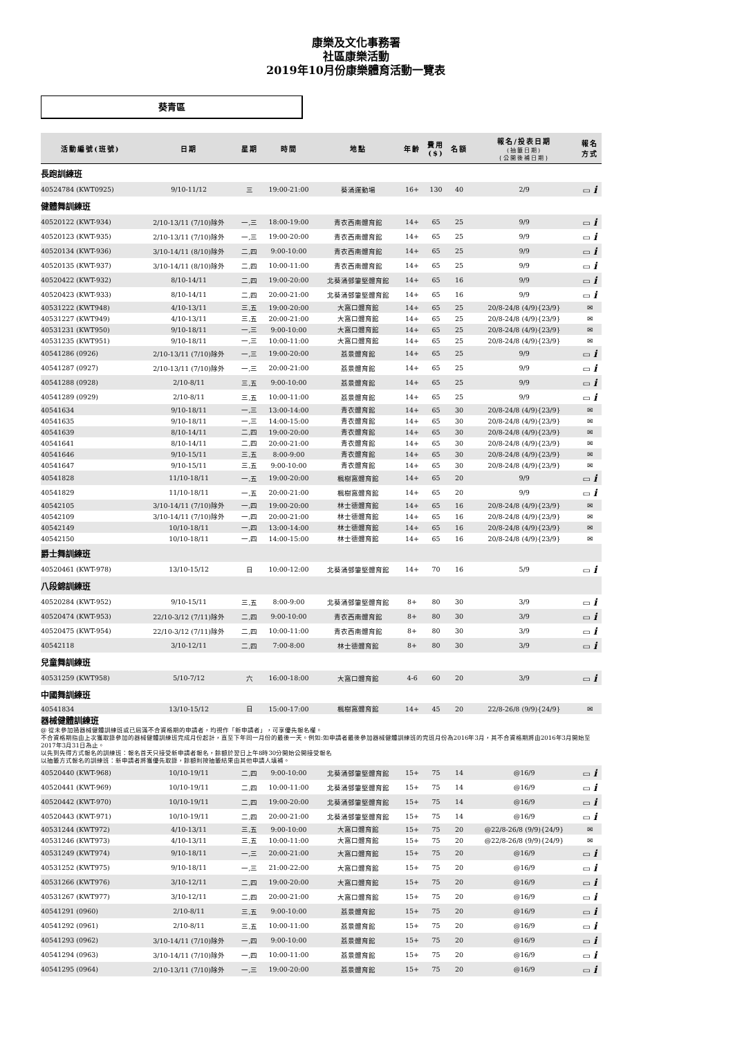康樂及文化事務署
社區康樂活動
2019年10月份康樂體育活動一覽表
葵青區
| 活動編號(班號) | 日期 | 星期 | 時間 | 地點 | 年齡 | 費用 ($) | 名額 | 報名/投表日期 (抽籤日期) {公開後補日期} | 報名 方式 |
| --- | --- | --- | --- | --- | --- | --- | --- | --- | --- |
| 長跑訓練班 | | | | | | | | | |
| 40524784 (KWT0925) | 9/10-11/12 | 三 | 19:00-21:00 | 葵涌運動場 | 16+ | 130 | 40 | 2/9 | ▭ i |
| 健體舞訓練班 | | | | | | | | | |
| 40520122 (KWT-934) | 2/10-13/11 (7/10)除外 | 一,三 | 18:00-19:00 | 青衣西南體育館 | 14+ | 65 | 25 | 9/9 | ▭ i |
| 40520123 (KWT-935) | 2/10-13/11 (7/10)除外 | 一,三 | 19:00-20:00 | 青衣西南體育館 | 14+ | 65 | 25 | 9/9 | ▭ i |
| 40520134 (KWT-936) | 3/10-14/11 (8/10)除外 | 二,四 | 9:00-10:00 | 青衣西南體育館 | 14+ | 65 | 25 | 9/9 | ▭ i |
| 40520135 (KWT-937) | 3/10-14/11 (8/10)除外 | 二,四 | 10:00-11:00 | 青衣西南體育館 | 14+ | 65 | 25 | 9/9 | ▭ i |
| 40520422 (KWT-932) | 8/10-14/11 | 二,四 | 19:00-20:00 | 北葵涌鄧肇堅體育館 | 14+ | 65 | 16 | 9/9 | ▭ i |
| 40520423 (KWT-933) | 8/10-14/11 | 二,四 | 20:00-21:00 | 北葵涌鄧肇堅體育館 | 14+ | 65 | 16 | 9/9 | ▭ i |
| 40531222 (KWT948) | 4/10-13/11 | 三,五 | 19:00-20:00 | 大窩口體育館 | 14+ | 65 | 25 | 20/8-24/8 (4/9){23/9} | ✉ |
| 40531227 (KWT949) | 4/10-13/11 | 三,五 | 20:00-21:00 | 大窩口體育館 | 14+ | 65 | 25 | 20/8-24/8 (4/9){23/9} | ✉ |
| 40531231 (KWT950) | 9/10-18/11 | 一,三 | 9:00-10:00 | 大窩口體育館 | 14+ | 65 | 25 | 20/8-24/8 (4/9){23/9} | ✉ |
| 40531235 (KWT951) | 9/10-18/11 | 一,三 | 10:00-11:00 | 大窩口體育館 | 14+ | 65 | 25 | 20/8-24/8 (4/9){23/9} | ✉ |
| 40541286 (0926) | 2/10-13/11 (7/10)除外 | 一,三 | 19:00-20:00 | 荔景體育館 | 14+ | 65 | 25 | 9/9 | ▭ i |
| 40541287 (0927) | 2/10-13/11 (7/10)除外 | 一,三 | 20:00-21:00 | 荔景體育館 | 14+ | 65 | 25 | 9/9 | ▭ i |
| 40541288 (0928) | 2/10-8/11 | 三,五 | 9:00-10:00 | 荔景體育館 | 14+ | 65 | 25 | 9/9 | ▭ i |
| 40541289 (0929) | 2/10-8/11 | 三,五 | 10:00-11:00 | 荔景體育館 | 14+ | 65 | 25 | 9/9 | ▭ i |
| 40541634 | 9/10-18/11 | 一,三 | 13:00-14:00 | 青衣體育館 | 14+ | 65 | 30 | 20/8-24/8 (4/9){23/9} | ✉ |
| 40541635 | 9/10-18/11 | 一,三 | 14:00-15:00 | 青衣體育館 | 14+ | 65 | 30 | 20/8-24/8 (4/9){23/9} | ✉ |
| 40541639 | 8/10-14/11 | 二,四 | 19:00-20:00 | 青衣體育館 | 14+ | 65 | 30 | 20/8-24/8 (4/9){23/9} | ✉ |
| 40541641 | 8/10-14/11 | 二,四 | 20:00-21:00 | 青衣體育館 | 14+ | 65 | 30 | 20/8-24/8 (4/9){23/9} | ✉ |
| 40541646 | 9/10-15/11 | 三,五 | 8:00-9:00 | 青衣體育館 | 14+ | 65 | 30 | 20/8-24/8 (4/9){23/9} | ✉ |
| 40541647 | 9/10-15/11 | 三,五 | 9:00-10:00 | 青衣體育館 | 14+ | 65 | 30 | 20/8-24/8 (4/9){23/9} | ✉ |
| 40541828 | 11/10-18/11 | 一,五 | 19:00-20:00 | 楓樹窩體育館 | 14+ | 65 | 20 | 9/9 | ▭ i |
| 40541829 | 11/10-18/11 | 一,五 | 20:00-21:00 | 楓樹窩體育館 | 14+ | 65 | 20 | 9/9 | ▭ i |
| 40542105 | 3/10-14/11 (7/10)除外 | 一,四 | 19:00-20:00 | 林士德體育館 | 14+ | 65 | 16 | 20/8-24/8 (4/9){23/9} | ✉ |
| 40542109 | 3/10-14/11 (7/10)除外 | 一,四 | 20:00-21:00 | 林士德體育館 | 14+ | 65 | 16 | 20/8-24/8 (4/9){23/9} | ✉ |
| 40542149 | 10/10-18/11 | 一,四 | 13:00-14:00 | 林士德體育館 | 14+ | 65 | 16 | 20/8-24/8 (4/9){23/9} | ✉ |
| 40542150 | 10/10-18/11 | 一,四 | 14:00-15:00 | 林士德體育館 | 14+ | 65 | 16 | 20/8-24/8 (4/9){23/9} | ✉ |
| 爵士舞訓練班 | | | | | | | | | |
| 40520461 (KWT-978) | 13/10-15/12 | 日 | 10:00-12:00 | 北葵涌鄧肇堅體育館 | 14+ | 70 | 16 | 5/9 | ▭ i |
| 八段錦訓練班 | | | | | | | | | |
| 40520284 (KWT-952) | 9/10-15/11 | 三,五 | 8:00-9:00 | 北葵涌鄧肇堅體育館 | 8+ | 80 | 30 | 3/9 | ▭ i |
| 40520474 (KWT-953) | 22/10-3/12 (7/11)除外 | 二,四 | 9:00-10:00 | 青衣西南體育館 | 8+ | 80 | 30 | 3/9 | ▭ i |
| 40520475 (KWT-954) | 22/10-3/12 (7/11)除外 | 二,四 | 10:00-11:00 | 青衣西南體育館 | 8+ | 80 | 30 | 3/9 | ▭ i |
| 40542118 | 3/10-12/11 | 二,四 | 7:00-8:00 | 林士德體育館 | 8+ | 80 | 30 | 3/9 | ▭ i |
| 兒童舞訓練班 | | | | | | | | | |
| 40531259 (KWT958) | 5/10-7/12 | 六 | 16:00-18:00 | 大窩口體育館 | 4-6 | 60 | 20 | 3/9 | ▭ i |
| 中國舞訓練班 | | | | | | | | | |
| 40541834 | 13/10-15/12 | 日 | 15:00-17:00 | 楓樹窩體育館 | 14+ | 45 | 20 | 22/8-26/8 (9/9){24/9} | ✉ |
| 器械健體訓練班 | | | | | | | | | |
| @ 從未參加過器械健體訓練班或已屆滿不合資格期的申請者，均視作「新申請者」，可享優先報名權。 不合資格期指由上次獲取錄參加的器械健體訓練班完成月份起計，直至下年同一月份的最後一天。例如:如申請者最後參加器械健體訓練班的完班月份為2016年3月，其不合資格期將由2016年3月開始至2017年3月31日為止。 以先到先得方式報名的訓練班：報名首天只接受新申請者報名，餘額於翌日上午8時30分開始公開接受報名 以抽籤方式報名的訓練班：新申請者將獲優先取錄，餘額則按抽籤結果由其他申請人填補。 | | | | | | | | | |
| 40520440 (KWT-968) | 10/10-19/11 | 二,四 | 9:00-10:00 | 北葵涌鄧肇堅體育館 | 15+ | 75 | 14 | @16/9 | ▭ i |
| 40520441 (KWT-969) | 10/10-19/11 | 二,四 | 10:00-11:00 | 北葵涌鄧肇堅體育館 | 15+ | 75 | 14 | @16/9 | ▭ i |
| 40520442 (KWT-970) | 10/10-19/11 | 二,四 | 19:00-20:00 | 北葵涌鄧肇堅體育館 | 15+ | 75 | 14 | @16/9 | ▭ i |
| 40520443 (KWT-971) | 10/10-19/11 | 二,四 | 20:00-21:00 | 北葵涌鄧肇堅體育館 | 15+ | 75 | 14 | @16/9 | ▭ i |
| 40531244 (KWT972) | 4/10-13/11 | 三,五 | 9:00-10:00 | 大窩口體育館 | 15+ | 75 | 20 | @22/8-26/8 (9/9){24/9} | ✉ |
| 40531246 (KWT973) | 4/10-13/11 | 三,五 | 10:00-11:00 | 大窩口體育館 | 15+ | 75 | 20 | @22/8-26/8 (9/9){24/9} | ✉ |
| 40531249 (KWT974) | 9/10-18/11 | 一,三 | 20:00-21:00 | 大窩口體育館 | 15+ | 75 | 20 | @16/9 | ▭ i |
| 40531252 (KWT975) | 9/10-18/11 | 一,三 | 21:00-22:00 | 大窩口體育館 | 15+ | 75 | 20 | @16/9 | ▭ i |
| 40531266 (KWT976) | 3/10-12/11 | 二,四 | 19:00-20:00 | 大窩口體育館 | 15+ | 75 | 20 | @16/9 | ▭ i |
| 40531267 (KWT977) | 3/10-12/11 | 二,四 | 20:00-21:00 | 大窩口體育館 | 15+ | 75 | 20 | @16/9 | ▭ i |
| 40541291 (0960) | 2/10-8/11 | 三,五 | 9:00-10:00 | 荔景體育館 | 15+ | 75 | 20 | @16/9 | ▭ i |
| 40541292 (0961) | 2/10-8/11 | 三,五 | 10:00-11:00 | 荔景體育館 | 15+ | 75 | 20 | @16/9 | ▭ i |
| 40541293 (0962) | 3/10-14/11 (7/10)除外 | 一,四 | 9:00-10:00 | 荔景體育館 | 15+ | 75 | 20 | @16/9 | ▭ i |
| 40541294 (0963) | 3/10-14/11 (7/10)除外 | 一,四 | 10:00-11:00 | 荔景體育館 | 15+ | 75 | 20 | @16/9 | ▭ i |
| 40541295 (0964) | 2/10-13/11 (7/10)除外 | 一,三 | 19:00-20:00 | 荔景體育館 | 15+ | 75 | 20 | @16/9 | ▭ i |